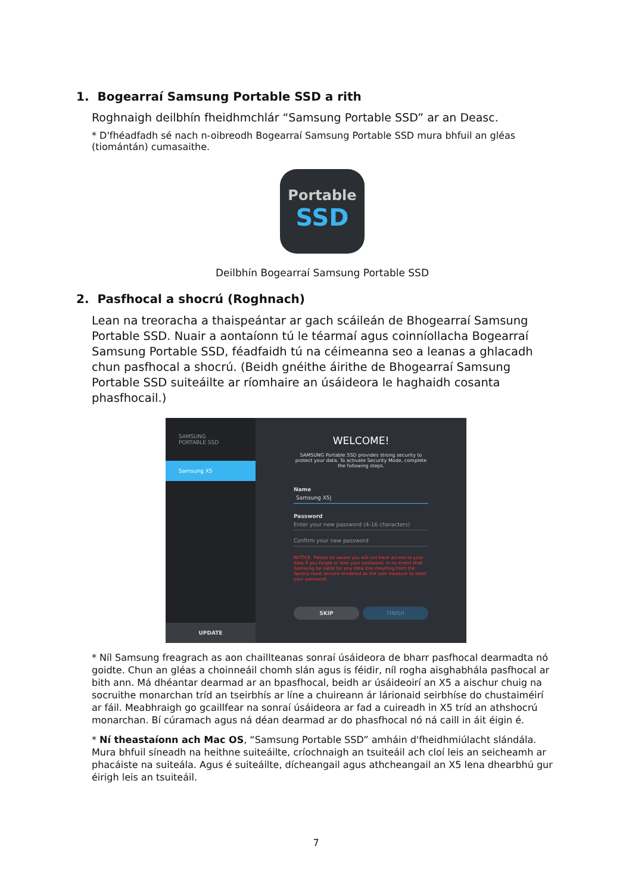1. Bogearraí Samsung Portable SSD a rith
Roghnaigh deilbhín fheidhmchlár “Samsung Portable SSD” ar an Deasc.
* D'fhéadfadh sé nach n-oibreodh Bogearraí Samsung Portable SSD mura bhfuil an gléas (tiomántán) cumasaithe.
Portable
SSD
Deilbhín Bogearraí Samsung Portable SSD
2. Pasfhocal a shocrú (Roghnach)
Lean na treoracha a thaispeántar ar gach scáileán de Bhogearraí Samsung Portable SSD. Nuair a aontaíonn tú le téarmaí agus coinníollacha Bogearraí Samsung Portable SSD, féadfaidh tú na céimeanna seo a leanas a ghlacadh chun pasfhocal a shocrú. (Beidh gnéithe áirithe de Bhogearraí Samsung Portable SSD suiteáilte ar ríomhaire an úsáideora le haghaidh cosanta phasfhocail.)
SAMSUNG
PORTABLE SSD
Samsung X5
UPDATE
WELCOME!
SAMSUNG Portable SSD provides strong security to protect your data. To activate Security Mode, complete the following steps.
Name
Samsung X5|
Password
Enter your new password (4-16 characters)
Confirm your new password
NOTICE: Please be aware you will not have access to your data if you forget or lose your password. In no event shall Samsung be liable for any data loss resulting from the factory reset service rendered as the sole measure to reset your password.
SKIP FINISH
* Níl Samsung freagrach as aon chaillteanas sonraí úsáideora de bharr pasfhocal dearmadta nó goidte. Chun an gléas a choinneáil chomh slán agus is féidir, níl rogha aisghabhála pasfhocal ar bith ann. Má dhéantar dearmad ar an bpasfhocal, beidh ar úsáideoirí an X5 a aischur chuig na socruithe monarchan tríd an tseirbhís ar líne a chuireann ár lárionaid seirbhíse do chustaiméirí ar fáil. Meabhraigh go gcaillfear na sonraí úsáideora ar fad a cuireadh in X5 tríd an athshocrú monarchan. Bí cúramach agus ná déan dearmad ar do phasfhocal nó ná caill in áit éigin é.
* Ní theastaíonn ach Mac OS, “Samsung Portable SSD” amháin d'fheidhmiúlacht slándála. Mura bhfuil síneadh na heithne suiteáilte, críochnaigh an tsuiteáil ach cloí leis an seicheamh ar phacáiste na suiteála. Agus é suiteáilte, dícheangail agus athcheangail an X5 lena dhearbhú gur éirigh leis an tsuiteáil.
7